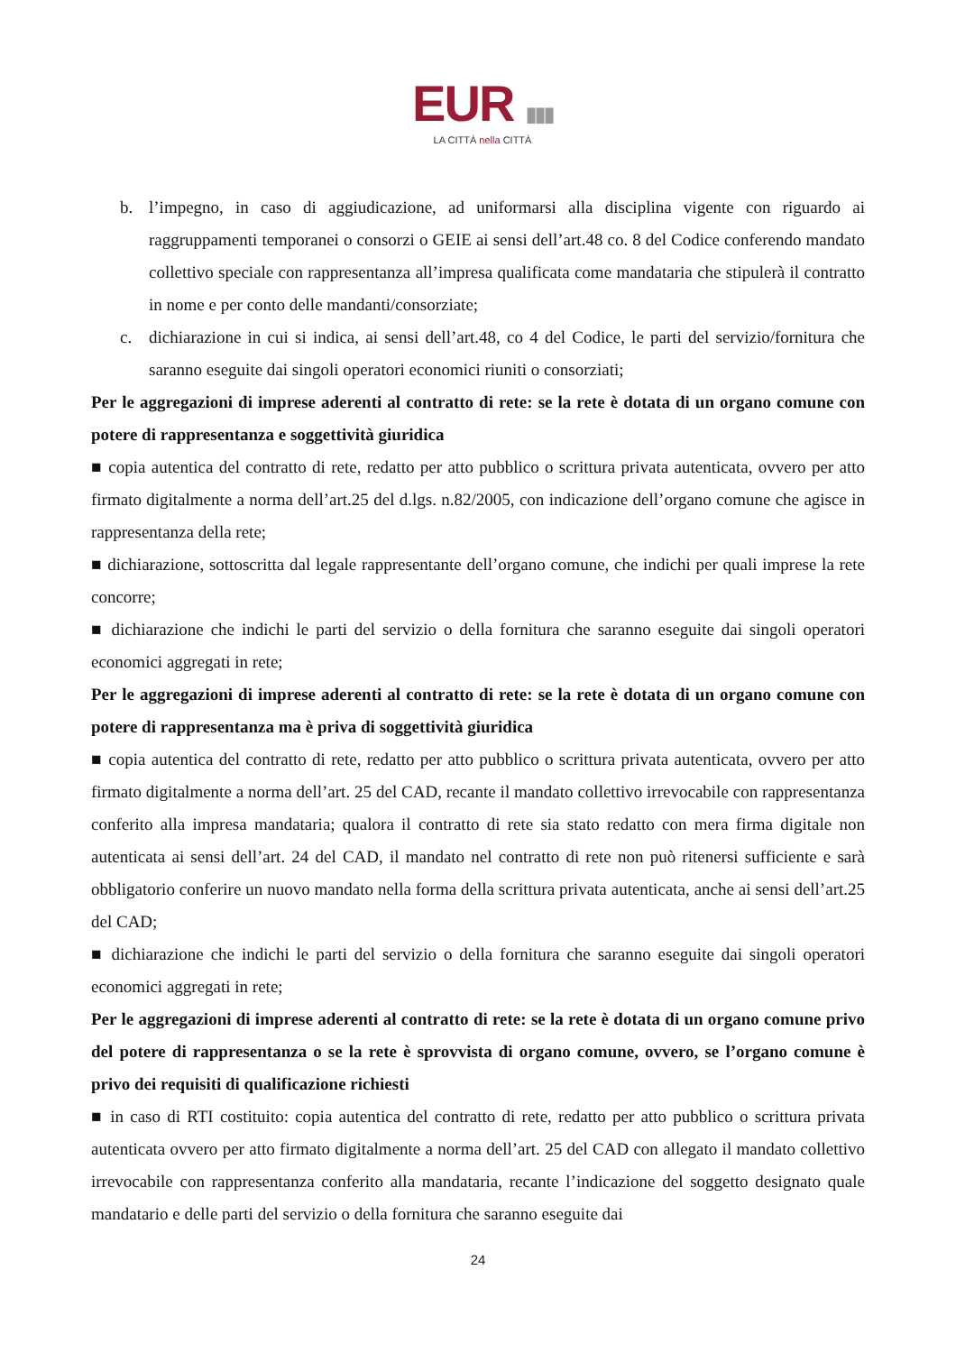EUR ▮▮▮
LA CITTÀ nella CITTÀ
b. l’impegno, in caso di aggiudicazione, ad uniformarsi alla disciplina vigente con riguardo ai raggruppamenti temporanei o consorzi o GEIE ai sensi dell’art.48 co. 8 del Codice conferendo mandato collettivo speciale con rappresentanza all’impresa qualificata come mandataria che stipulerà il contratto in nome e per conto delle mandanti/consorziate;
c. dichiarazione in cui si indica, ai sensi dell’art.48, co 4 del Codice, le parti del servizio/fornitura che saranno eseguite dai singoli operatori economici riuniti o consorziati;
Per le aggregazioni di imprese aderenti al contratto di rete: se la rete è dotata di un organo comune con potere di rappresentanza e soggettività giuridica
■ copia autentica del contratto di rete, redatto per atto pubblico o scrittura privata autenticata, ovvero per atto firmato digitalmente a norma dell’art.25 del d.lgs. n.82/2005, con indicazione dell’organo comune che agisce in rappresentanza della rete;
■ dichiarazione, sottoscritta dal legale rappresentante dell’organo comune, che indichi per quali imprese la rete concorre;
■ dichiarazione che indichi le parti del servizio o della fornitura che saranno eseguite dai singoli operatori economici aggregati in rete;
Per le aggregazioni di imprese aderenti al contratto di rete: se la rete è dotata di un organo comune con potere di rappresentanza ma è priva di soggettività giuridica
■ copia autentica del contratto di rete, redatto per atto pubblico o scrittura privata autenticata, ovvero per atto firmato digitalmente a norma dell’art. 25 del CAD, recante il mandato collettivo irrevocabile con rappresentanza conferito alla impresa mandataria; qualora il contratto di rete sia stato redatto con mera firma digitale non autenticata ai sensi dell’art. 24 del CAD, il mandato nel contratto di rete non può ritenersi sufficiente e sarà obbligatorio conferire un nuovo mandato nella forma della scrittura privata autenticata, anche ai sensi dell’art.25 del CAD;
■ dichiarazione che indichi le parti del servizio o della fornitura che saranno eseguite dai singoli operatori economici aggregati in rete;
Per le aggregazioni di imprese aderenti al contratto di rete: se la rete è dotata di un organo comune privo del potere di rappresentanza o se la rete è sprovvista di organo comune, ovvero, se l’organo comune è privo dei requisiti di qualificazione richiesti
■ in caso di RTI costituito: copia autentica del contratto di rete, redatto per atto pubblico o scrittura privata autenticata ovvero per atto firmato digitalmente a norma dell’art. 25 del CAD con allegato il mandato collettivo irrevocabile con rappresentanza conferito alla mandataria, recante l’indicazione del soggetto designato quale mandatario e delle parti del servizio o della fornitura che saranno eseguite dai
24